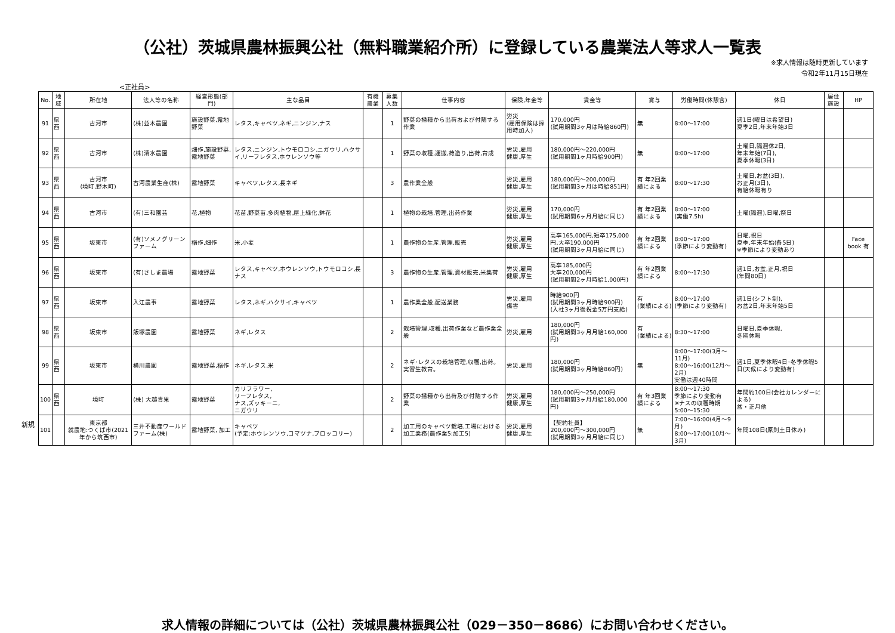（公社）茨城県農林振興公社（無料職業紹介所）に登録している農業法人等求人一覧表
<正社員>
※求人情報は随時更新しています
令和2年11月15日現在
新規
| No. | 地域 | 所在地 | 法人等の名称 | 経営形態(部門) | 主な品目 | 有機農業 | 募集人数 | 仕事内容 | 保険,年金等 | 賃金等 | 賞与 | 労働時間(休憩含) | 休日 | 居住施設 | HP |
| --- | --- | --- | --- | --- | --- | --- | --- | --- | --- | --- | --- | --- | --- | --- | --- |
| 91 | 県西 | 古河市 | (株)並木農園 | 施設野菜,露地野菜 | レタス,キャベツ,ネギ,ニンジン,ナス | | 1 | 野菜の播種から出荷および付随する作業 | 労災 (雇用保険は採用時加入) | 170,000円 (試用期間3ヶ月は時給860円) | 無 | 8:00～17:00 | 週1日(曜日は希望日) 夏季2日,年末年始3日 | | |
| 92 | 県西 | 古河市 | (株)清水農園 | 畑作,施設野菜,露地野菜 | レタス,ニンジン,トウモロコシ,ニガウリ,ハクサイ,リーフレタス,ホウレンソウ等 | | 1 | 野菜の収穫,運搬,荷造り,出荷,育成 | 労災,雇用 健康,厚生 | 180,000円～220,000円 (試用期間1ヶ月時給900円) | 無 | 8:00～17:00 | 土曜日,隔週休2日, 年末年始(7日), 夏季休暇(3日) | | |
| 93 | 県西 | 古河市 (境町,野木町) | 古河農業生産(株) | 露地野菜 | キャベツ,レタス,長ネギ | | 3 | 農作業全般 | 労災,雇用 健康,厚生 | 180,000円～200,000円 (試用期間3ヶ月は時給851円) | 有 年2回業績による | 8:00～17:30 | 土曜日,お盆(3日), お正月(3日), 有給休暇有り | | |
| 94 | 県西 | 古河市 | (有)三和園芸 | 花,植物 | 花苗,野菜苗,多肉植物,屋上緑化,鉢花 | | 1 | 植物の栽培,管理,出荷作業 | 労災,雇用 健康,厚生 | 170,000円 (試用期間6ヶ月月給に同じ) | 有 年2回業績による | 8:00～17:00 (実働7.5h) | 土曜(隔週),日曜,祭日 | | |
| 95 | 県西 | 坂東市 | (有)ソメノグリーンファーム | 稲作,畑作 | 米,小麦 | | 1 | 農作物の生産,管理,販売 | 労災,雇用 健康,厚生 | 高卒165,000円,短卒175,000円,大卒190,000円 (試用期間3ヶ月月給に同じ) | 有 年2回業績による | 8:00～17:00 (季節により変動有) | 日曜,祝日 夏季,年末年始(各5日) ※季節により変動あり | | Face book 有 |
| 96 | 県西 | 坂東市 | (有)さしま農場 | 露地野菜 | レタス,キャベツ,ホウレンソウ,トウモロコシ,長ナス | | 3 | 農作物の生産,管理,資材販売,米集荷 | 労災,雇用 健康,厚生 | 高卒185,000円 大卒200,000円 (試用期間2ヶ月時給1,000円) | 有 年2回業績による | 8:00～17:30 | 週1日,お盆,正月,祝日 (年間80日) | | |
| 97 | 県西 | 坂東市 | 入江農事 | 露地野菜 | レタス,ネギ,ハクサイ,キャベツ | | 1 | 農作業全般,配送業務 | 労災,雇用 傷害 | 時給900円 (試用期間3ヶ月時給900円) (入社3ヶ月後祝金5万円支給) | 有 (業績による) | 8:00～17:00 (季節により変動有) | 週1日(シフト制), お盆2日,年末年始5日 | | |
| 98 | 県西 | 坂東市 | 飯塚農園 | 露地野菜 | ネギ,レタス | | 2 | 栽培管理,収穫,出荷作業など農作業全般 | 労災,雇用 | 180,000円 (試用期間3ヶ月月給160,000円) | 有 (業績による) | 8:30～17:00 | 日曜日,夏季休暇, 冬期休暇 | | |
| 99 | 県西 | 坂東市 | 横川農園 | 露地野菜,稲作 | ネギ,レタス,米 | | 2 | ネギ･レタスの栽培管理,収穫,出荷。実習生教育。 | 労災,雇用 | 180,000円 (試用期間3ヶ月時給860円) | 無 | 8:00～17:00(3月～11月) 8:00～16:00(12月～2月) 実働は週40時間 | 週1日,夏季休暇4日･冬季休暇5日(天候により変動有) | | |
| 100 | 県西 | 境町 | (株) 大越青果 | 露地野菜 | カリフラワー, リーフレタス, ナス,ズッキーニ, ニガウリ | | 2 | 野菜の播種から出荷及び付随する作業 | 労災,雇用 健康,厚生 | 180,000円～250,000円 (試用期間3ヶ月月給180,000円) | 有 年3回業績による | 8:00～17:30 季節により変動有 ※ナスの収穫時期 5:00～15:30 | 年間約100日(会社カレンダーによる) 盆・正月他 | | |
| 101 | | 東京都 就農地:つくば市(2021年から筑西市) | 三井不動産ワールドファーム(株) | 露地野菜, 加工 | キャベツ (予定:ホウレンソウ,コマツナ,ブロッコリー) | | 2 | 加工用のキャベツ栽培,工場における加工業務(農作業5:加工5) | 労災,雇用 健康,厚生 | 【契約社員】 200,000円～300,000円 (試用期間3ヶ月月給に同じ) | 無 | 7:00～16:00(4月～9月) 8:00～17:00(10月～3月) | 年間108日(原則土日休み) | | |
求人情報の詳細については（公社）茨城県農林振興公社（029－350－8686）にお問い合わせください。